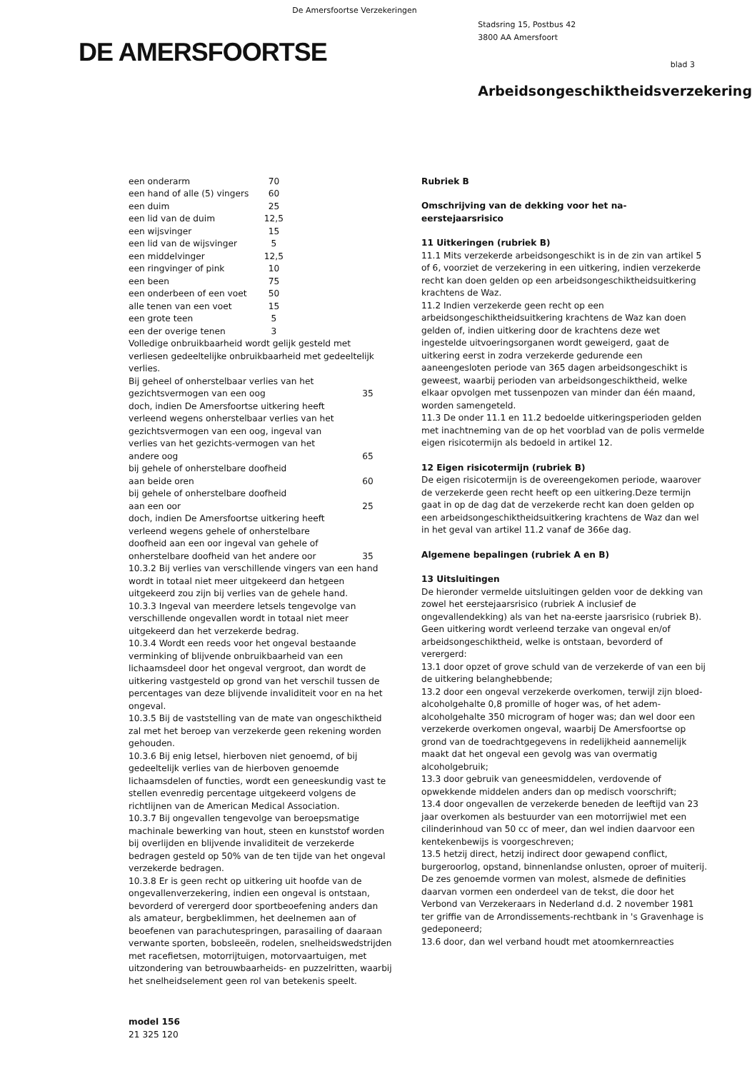De Amersfoortse Verzekeringen
DE AMERSFOORTSE
Stadsring 15, Postbus 42
3800 AA Amersfoort
blad 3
Arbeidsongeschiktheidsverzekering
| een onderarm | 70 |
| een hand of alle (5) vingers | 60 |
| een duim | 25 |
| een lid van de duim | 12,5 |
| een wijsvinger | 15 |
| een lid van de wijsvinger | 5 |
| een middelvinger | 12,5 |
| een ringvinger of pink | 10 |
| een been | 75 |
| een onderbeen of een voet | 50 |
| alle tenen van een voet | 15 |
| een grote teen | 5 |
| een der overige tenen | 3 |
Volledige onbruikbaarheid wordt gelijk gesteld met verliesen gedeeltelijke onbruikbaarheid met gedeeltelijk verlies.
| Bij geheel of onherstelbaar verlies van het gezichtsvermogen van een oog | 35 |
| doch, indien De Amersfoortse uitkering heeft verleend wegens onherstelbaar verlies van het gezichtsvermogen van een oog, ingeval van verlies van het gezichts-vermogen van het andere oog | 65 |
| bij gehele of onherstelbare doofheid aan beide oren | 60 |
| bij gehele of onherstelbare doofheid aan een oor | 25 |
| doch, indien De Amersfoortse uitkering heeft verleend wegens gehele of onherstelbare doofheid aan een oor ingeval van gehele of onherstelbare doofheid van het andere oor | 35 |
10.3.2 Bij verlies van verschillende vingers van een hand wordt in totaal niet meer uitgekeerd dan hetgeen uitgekeerd zou zijn bij verlies van de gehele hand.
10.3.3 Ingeval van meerdere letsels tengevolge van verschillende ongevallen wordt in totaal niet meer uitgekeerd dan het verzekerde bedrag.
10.3.4 Wordt een reeds voor het ongeval bestaande verminking of blijvende onbruikbaarheid van een lichaamsdeel door het ongeval vergroot, dan wordt de uitkering vastgesteld op grond van het verschil tussen de percentages van deze blijvende invaliditeit voor en na het ongeval.
10.3.5 Bij de vaststelling van de mate van ongeschiktheid zal met het beroep van verzekerde geen rekening worden gehouden.
10.3.6 Bij enig letsel, hierboven niet genoemd, of bij gedeeltelijk verlies van de hierboven genoemde lichaamsdelen of functies, wordt een geneeskundig vast te stellen evenredig percentage uitgekeerd volgens de richtlijnen van de American Medical Association.
10.3.7 Bij ongevallen tengevolge van beroepsmatige machinale bewerking van hout, steen en kunststof worden bij overlijden en blijvende invaliditeit de verzekerde bedragen gesteld op 50% van de ten tijde van het ongeval verzekerde bedragen.
10.3.8 Er is geen recht op uitkering uit hoofde van de ongevallenverzekering, indien een ongeval is ontstaan, bevorderd of verergerd door sportbeoefening anders dan als amateur, bergbeklimmen, het deelnemen aan of beoefenen van parachutespringen, parasailing of daaraan verwante sporten, bobsleeën, rodelen, snelheidswedstrijden met racefietsen, motorrijtuigen, motorvaartuigen, met uitzondering van betrouwbaarheids- en puzzelritten, waarbij het snelheidselement geen rol van betekenis speelt.
Rubriek B
Omschrijving van de dekking voor het na-eerstejaarsrisico
11 Uitkeringen (rubriek B)
11.1 Mits verzekerde arbeidsongeschikt is in de zin van artikel 5 of 6, voorziet de verzekering in een uitkering, indien verzekerde recht kan doen gelden op een arbeidsongeschiktheidsuitkering krachtens de Waz.
11.2 Indien verzekerde geen recht op een arbeidsongeschiktheidsuitkering krachtens de Waz kan doen gelden of, indien uitkering door de krachtens deze wet ingestelde uitvoeringsorganen wordt geweigerd, gaat de uitkering eerst in zodra verzekerde gedurende een aaneengesloten periode van 365 dagen arbeidsongeschikt is geweest, waarbij perioden van arbeidsongeschiktheid, welke elkaar opvolgen met tussenpozen van minder dan één maand, worden samengeteld.
11.3 De onder 11.1 en 11.2 bedoelde uitkeringsperioden gelden met inachtneming van de op het voorblad van de polis vermelde eigen risicotermijn als bedoeld in artikel 12.
12 Eigen risicotermijn (rubriek B)
De eigen risicotermijn is de overeengekomen periode, waarover de verzekerde geen recht heeft op een uitkering.Deze termijn gaat in op de dag dat de verzekerde recht kan doen gelden op een arbeidsongeschiktheidsuitkering krachtens de Waz dan wel in het geval van artikel 11.2 vanaf de 366e dag.
Algemene bepalingen (rubriek A en B)
13 Uitsluitingen
De hieronder vermelde uitsluitingen gelden voor de dekking van zowel het eerstejaarsrisico (rubriek A inclusief de ongevallendekking) als van het na-eerste jaarsrisico (rubriek B).
Geen uitkering wordt verleend terzake van ongeval en/of arbeidsongeschiktheid, welke is ontstaan, bevorderd of verergerd:
13.1 door opzet of grove schuld van de verzekerde of van een bij de uitkering belanghebbende;
13.2 door een ongeval verzekerde overkomen, terwijl zijn bloed-alcoholgehalte 0,8 promille of hoger was, of het adem-alcoholgehalte 350 microgram of hoger was; dan wel door een verzekerde overkomen ongeval, waarbij De Amersfoortse op grond van de toedrachtgegevens in redelijkheid aannemelijk maakt dat het ongeval een gevolg was van overmatig alcoholgebruik;
13.3 door gebruik van geneesmiddelen, verdovende of opwekkende middelen anders dan op medisch voorschrift;
13.4 door ongevallen de verzekerde beneden de leeftijd van 23 jaar overkomen als bestuurder van een motorrijwiel met een cilinderinhoud van 50 cc of meer, dan wel indien daarvoor een kentekenbewijs is voorgeschreven;
13.5 hetzij direct, hetzij indirect door gewapend conflict, burgeroorlog, opstand, binnenlandse onlusten, oproer of muiterij.
De zes genoemde vormen van molest, alsmede de definities daarvan vormen een onderdeel van de tekst, die door het Verbond van Verzekeraars in Nederland d.d. 2 november 1981 ter griffie van de Arrondissements-rechtbank in 's Gravenhage is gedeponeerd;
13.6 door, dan wel verband houdt met atoomkernreacties
model 156
21 325 120